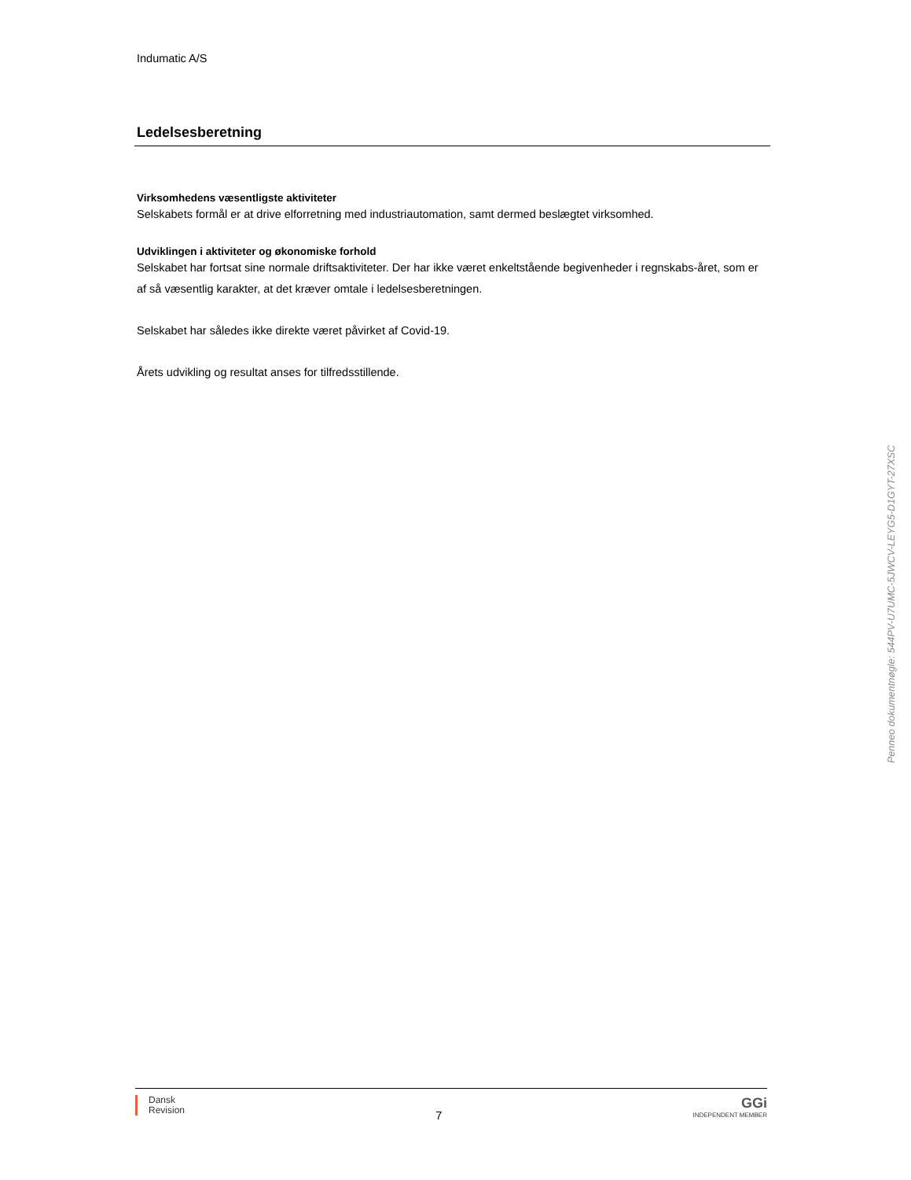Indumatic A/S
Ledelsesberetning
Virksomhedens væsentligste aktiviteter
Selskabets formål er at drive elforretning med industriautomation, samt dermed beslægtet virksomhed.
Udviklingen i aktiviteter og økonomiske forhold
Selskabet har fortsat sine normale driftsaktiviteter. Der har ikke været enkeltstående begivenheder i regnskabs-året, som er af så væsentlig karakter, at det kræver omtale i ledelsesberetningen.
Selskabet har således ikke direkte været påvirket af Covid-19.
Årets udvikling og resultat anses for tilfredsstillende.
Penneo dokumentnøgle: 544PV-U7UMC-5JWCV-LEYG5-D1GYT-27XSC
Dansk
Revision
7
GGi
INDEPENDENT MEMBER